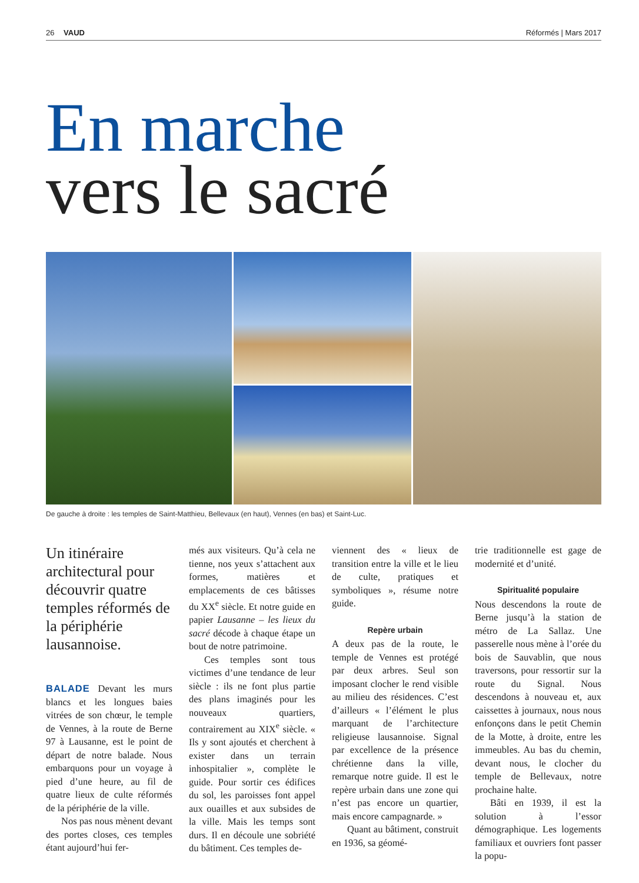26 VAUD Réformés | Mars 2017
En marche
vers le sacré
De gauche à droite : les temples de Saint-Matthieu, Bellevaux (en haut), Vennes (en bas) et Saint-Luc.
Un itinéraire architectural pour découvrir quatre temples réformés de la périphérie lausannoise.
BALADE Devant les murs blancs et les longues baies vitrées de son chœur, le temple de Vennes, à la route de Berne 97 à Lausanne, est le point de départ de notre balade. Nous embarquons pour un voyage à pied d’une heure, au fil de quatre lieux de culte réformés de la périphérie de la ville.
Nos pas nous mènent devant des portes closes, ces temples étant aujourd’hui fer-
més aux visiteurs. Qu’à cela ne tienne, nos yeux s’attachent aux formes, matières et emplacements de ces bâtisses du XX<sup>e</sup> siècle. Et notre guide en papier Lausanne – les lieux du sacré décode à chaque étape un bout de notre patrimoine.
Ces temples sont tous victimes d’une tendance de leur siècle : ils ne font plus partie des plans imaginés pour les nouveaux quartiers, contrairement au XIX<sup>e</sup> siècle. « Ils y sont ajoutés et cherchent à exister dans un terrain inhospitalier », complète le guide. Pour sortir ces édifices du sol, les paroisses font appel aux ouailles et aux subsides de la ville. Mais les temps sont durs. Il en découle une sobriété du bâtiment. Ces temples de-
viennent des « lieux de transition entre la ville et le lieu de culte, pratiques et symboliques », résume notre guide.
Repère urbain
A deux pas de la route, le temple de Vennes est protégé par deux arbres. Seul son imposant clocher le rend visible au milieu des résidences. C’est d’ailleurs « l’élément le plus marquant de l’architecture religieuse lausannoise. Signal par excellence de la présence chrétienne dans la ville, remarque notre guide. Il est le repère urbain dans une zone qui n’est pas encore un quartier, mais encore campagnarde. »
Quant au bâtiment, construit en 1936, sa géomé-
trie traditionnelle est gage de modernité et d’unité.
Spiritualité populaire
Nous descendons la route de Berne jusqu’à la station de métro de La Sallaz. Une passerelle nous mène à l’orée du bois de Sauvablin, que nous traversons, pour ressortir sur la route du Signal. Nous descendons à nouveau et, aux caissettes à journaux, nous nous enfonçons dans le petit Chemin de la Motte, à droite, entre les immeubles. Au bas du chemin, devant nous, le clocher du temple de Bellevaux, notre prochaine halte.
Bâti en 1939, il est la solution à l’essor démographique. Les logements familiaux et ouvriers font passer la popu-